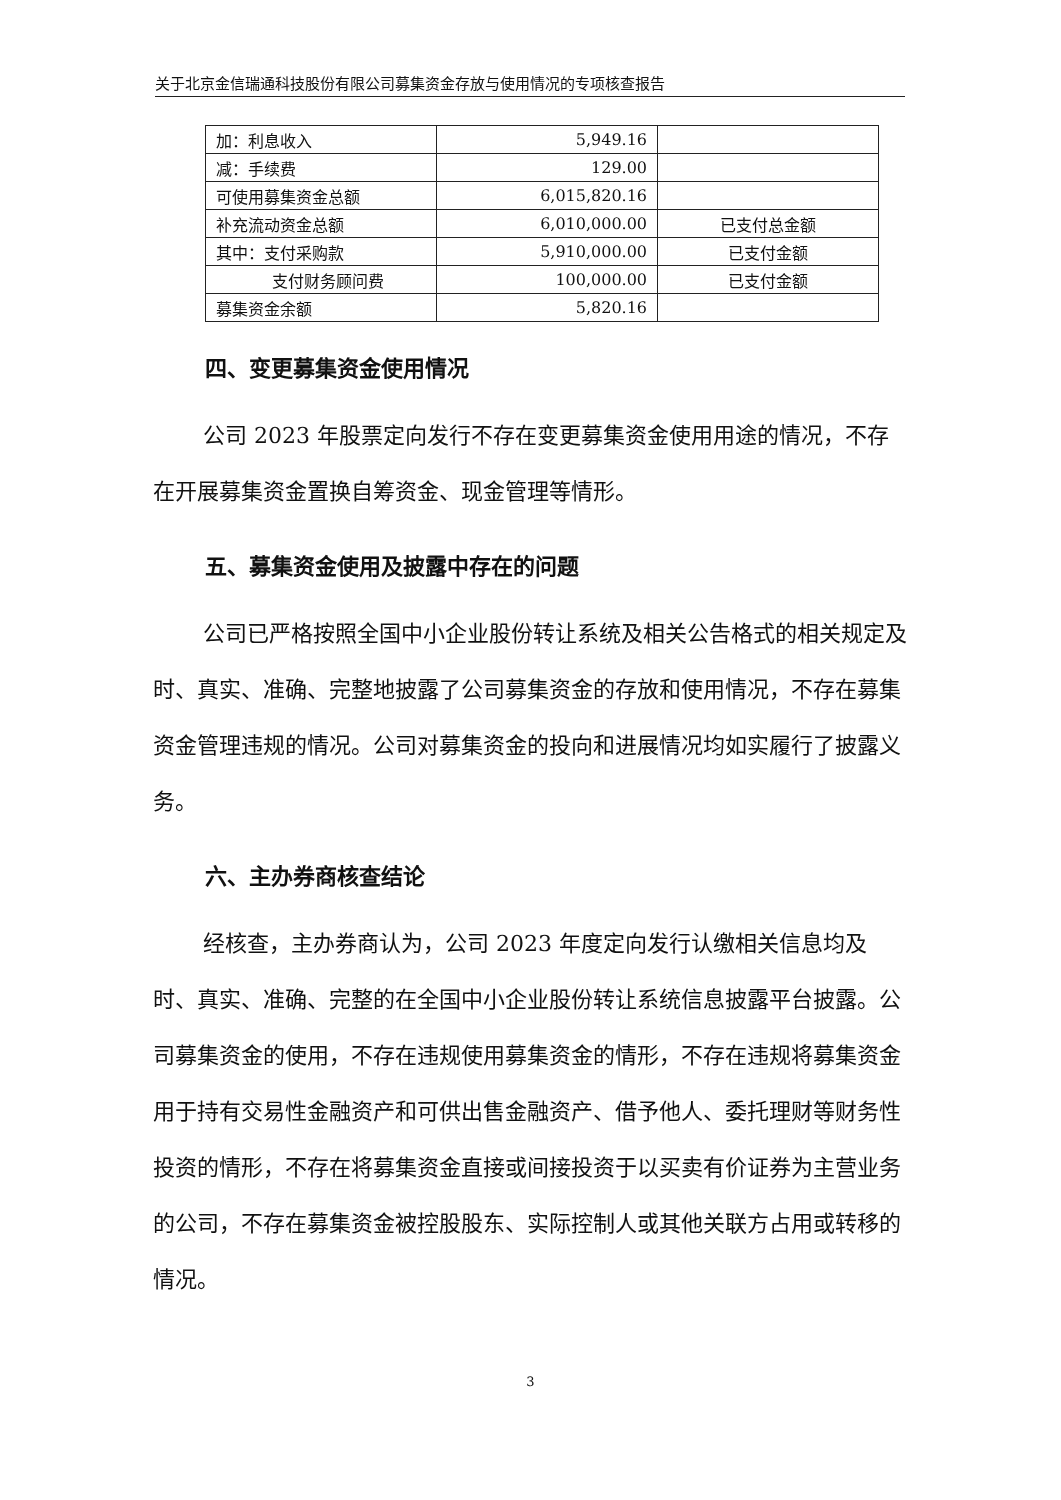关于北京金信瑞通科技股份有限公司募集资金存放与使用情况的专项核查报告
| 加：利息收入 | 5,949.16 | |
| 减：手续费 | 129.00 | |
| 可使用募集资金总额 | 6,015,820.16 | |
| 补充流动资金总额 | 6,010,000.00 | 已支付总金额 |
| 其中：支付采购款 | 5,910,000.00 | 已支付金额 |
| 支付财务顾问费 | 100,000.00 | 已支付金额 |
| 募集资金余额 | 5,820.16 | |
四、变更募集资金使用情况
公司 2023 年股票定向发行不存在变更募集资金使用用途的情况，不存在开展募集资金置换自筹资金、现金管理等情形。
五、募集资金使用及披露中存在的问题
公司已严格按照全国中小企业股份转让系统及相关公告格式的相关规定及时、真实、准确、完整地披露了公司募集资金的存放和使用情况，不存在募集资金管理违规的情况。公司对募集资金的投向和进展情况均如实履行了披露义务。
六、主办券商核查结论
经核查，主办券商认为，公司 2023 年度定向发行认缴相关信息均及时、真实、准确、完整的在全国中小企业股份转让系统信息披露平台披露。公司募集资金的使用，不存在违规使用募集资金的情形，不存在违规将募集资金用于持有交易性金融资产和可供出售金融资产、借予他人、委托理财等财务性投资的情形，不存在将募集资金直接或间接投资于以买卖有价证券为主营业务的公司，不存在募集资金被控股股东、实际控制人或其他关联方占用或转移的情况。
3